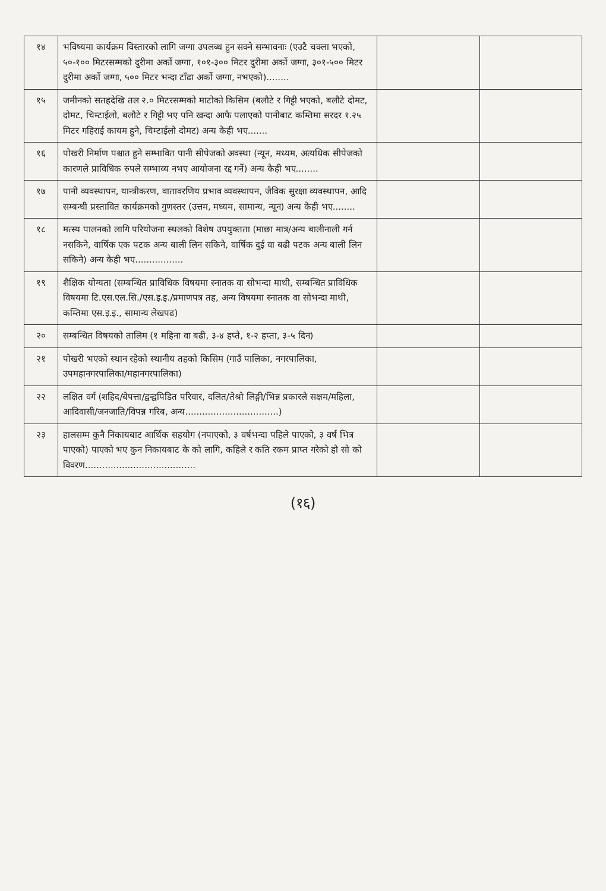| १४ | भविष्यमा कार्यक्रम विस्तारको लागि जग्गा उपलब्ध हुन सक्ने सम्भावनाः (एउटै चक्ला भएको, ५०-१०० मिटरसम्मको दुरीमा अर्को जग्गा, १०१-३०० मिटर दुरीमा अर्को जग्गा, ३०१-५०० मिटर दुरीमा अर्को जग्गा, ५०० मिटर भन्दा टाँढा अर्को जग्गा, नभएको)........ | | |
| १५ | जमीनको सतहदेखि तल २.० मिटरसम्मको माटोको किसिम (बलौटे र गिट्टी भएको, बलौटे दोमट, दोमट, चिम्टाईलो, बलौटे र गिट्टी भए पनि खन्दा आफै पलाएको पानीबाट कम्तिमा सरदर १.२५ मिटर गहिराई कायम हुने, चिम्टाईलो दोमट) अन्य केही भए....... | | |
| १६ | पोखरी निर्माण पश्चात हुने सम्भावित पानी सीपेजको अवस्था (न्यून, मध्यम, अत्यधिक सीपेजको कारणले प्राविधिक रुपले सम्भाव्य नभए आयोजना रद्द गर्ने) अन्य केही भए........ | | |
| १७ | पानी व्यवस्थापन, यान्त्रीकरण, वातावरणिय प्रभाव व्यवस्थापन, जैविक सुरक्षा व्यवस्थापन, आदि सम्बन्धी प्रस्तावित कार्यक्रमको गुणस्तर (उत्तम, मध्यम, सामान्य, न्यून) अन्य केही भए........ | | |
| १८ | मत्स्य पालनको लागि परियोजना स्थलको विशेष उपयुक्तता (माछा मात्र/अन्य बालीनाली गर्न नसकिने, वार्षिक एक पटक अन्य बाली लिन सकिने, वार्षिक दुई वा बढी पटक अन्य बाली लिन सकिने) अन्य केही भए................. | | |
| १९ | शैक्षिक योग्यता (सम्बन्धित प्राविधिक विषयमा स्नातक वा सोभन्दा माथी, सम्बन्धित प्राविधिक विषयमा टि.एस.एल.सि./एस.इ.इ./प्रमाणपत्र तह, अन्य विषयमा स्नातक वा सोभन्दा माथी, कम्तिमा एस.इ.इ., सामान्य लेखपढ) | | |
| २० | सम्बन्धित विषयको तालिम (१ महिना वा बढी, ३-४ हप्ते, १-२ हप्ता, ३-५ दिन) | | |
| २१ | पोखरी भएको स्थान रहेको स्थानीय तहको किसिम (गाउँ पालिका, नगरपालिका, उपमहानगरपालिका/महानगरपालिका) | | |
| २२ | लक्षित वर्ग (शहिद/बेपत्ता/द्वन्द्वपिडित परिवार, दलित/तेश्रो लिङ्गी/भिन्न प्रकारले सक्षम/महिला, आदिवासी/जनजाति/विपन्न गरिब, अन्य.................................) | | |
| २३ | हालसम्म कुनै निकायबाट आर्थिक सहयोग (नपाएको, ३ वर्षभन्दा पहिले पाएको, ३ वर्ष भित्र पाएको) पाएको भए कुन निकायबाट के को लागि, कहिले र कति रकम प्राप्त गरेको हो सो को विवरण....................................... | | |
(१६)